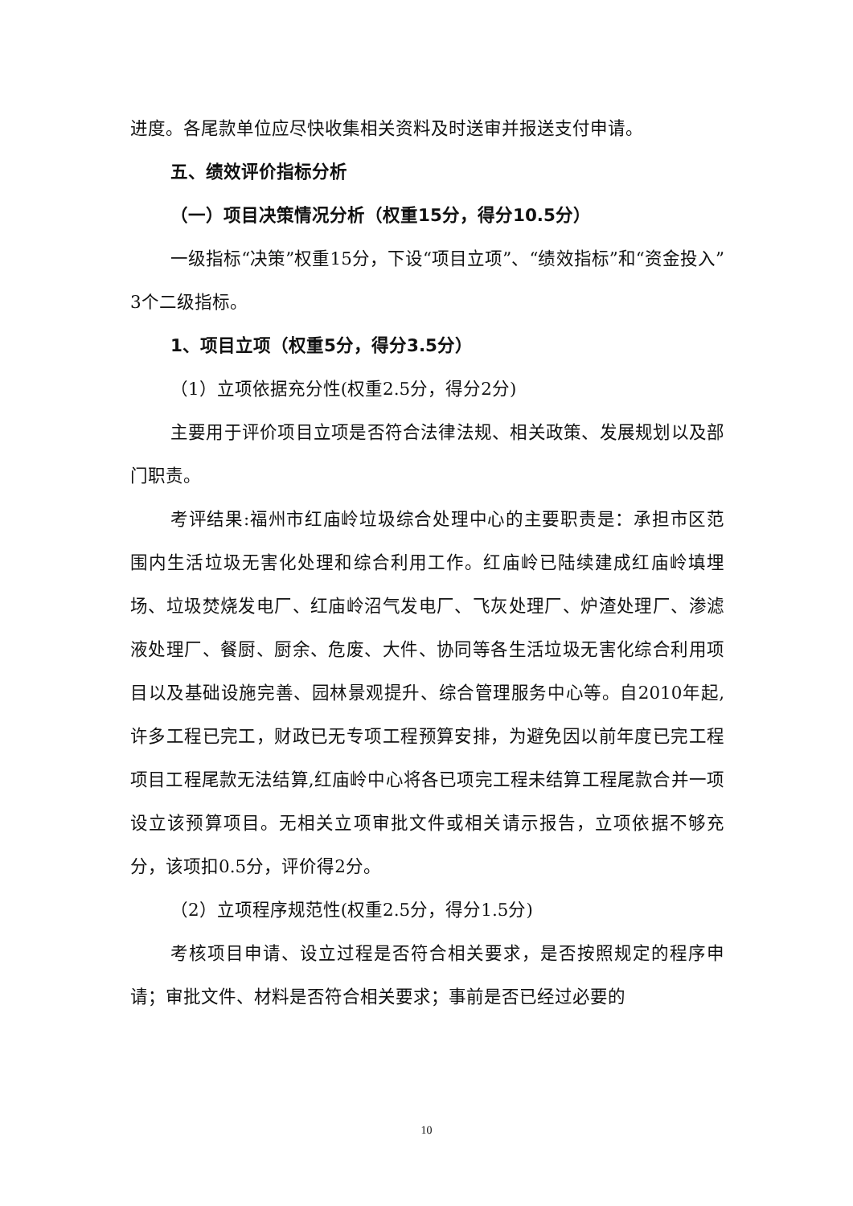进度。各尾款单位应尽快收集相关资料及时送审并报送支付申请。
五、绩效评价指标分析
（一）项目决策情况分析（权重15分，得分10.5分）
一级指标“决策”权重15分，下设“项目立项”、“绩效指标”和“资金投入”3个二级指标。
1、项目立项（权重5分，得分3.5分）
（1）立项依据充分性(权重2.5分，得分2分)
主要用于评价项目立项是否符合法律法规、相关政策、发展规划以及部门职责。
考评结果:福州市红庙岭垃圾综合处理中心的主要职责是：承担市区范围内生活垃圾无害化处理和综合利用工作。红庙岭已陆续建成红庙岭填埋场、垃圾焚烧发电厂、红庙岭沼气发电厂、飞灰处理厂、炉渣处理厂、渗滤液处理厂、餐厨、厨余、危废、大件、协同等各生活垃圾无害化综合利用项目以及基础设施完善、园林景观提升、综合管理服务中心等。自2010年起,许多工程已完工，财政已无专项工程预算安排，为避免因以前年度已完工程项目工程尾款无法结算,红庙岭中心将各已项完工程未结算工程尾款合并一项设立该预算项目。无相关立项审批文件或相关请示报告，立项依据不够充分，该项扣0.5分，评价得2分。
（2）立项程序规范性(权重2.5分，得分1.5分)
考核项目申请、设立过程是否符合相关要求，是否按照规定的程序申请；审批文件、材料是否符合相关要求；事前是否已经过必要的
10